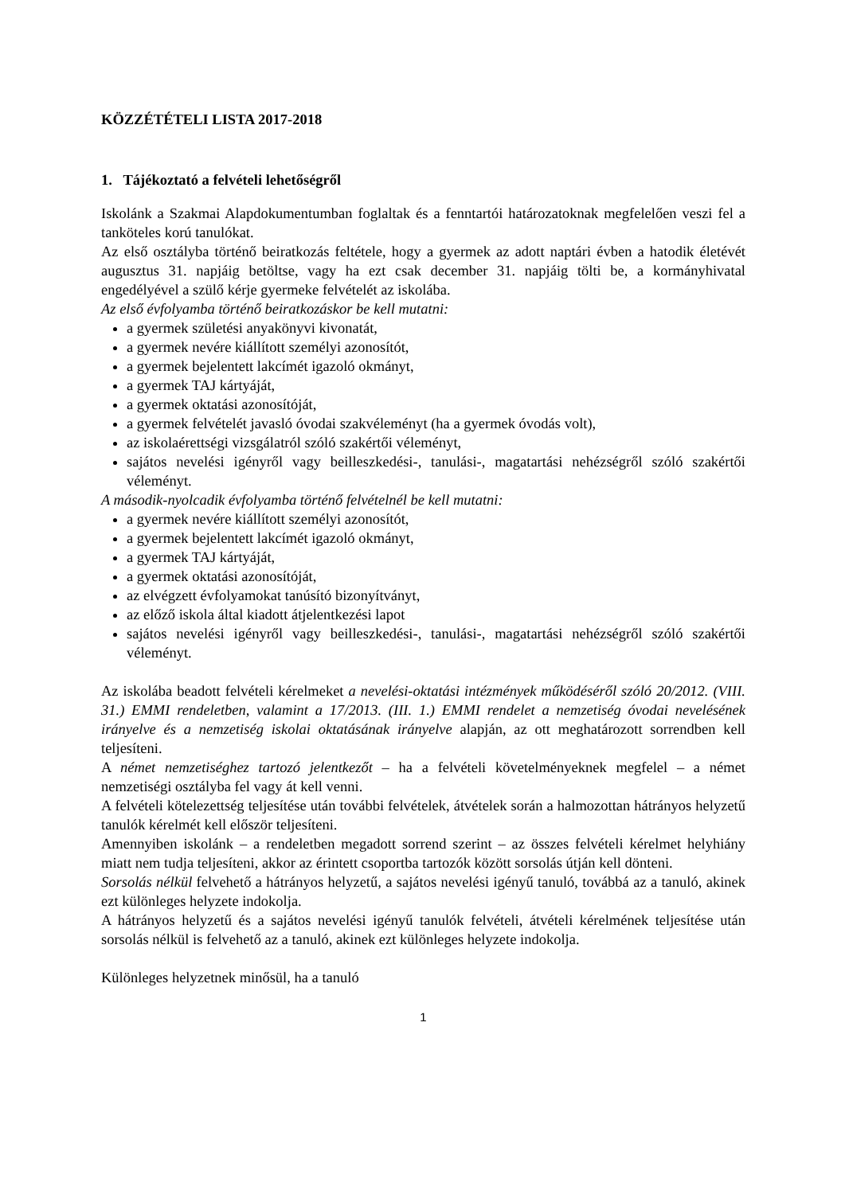KÖZZÉTÉTELI LISTA 2017-2018
1. Tájékoztató a felvételi lehetőségről
Iskolánk a Szakmai Alapdokumentumban foglaltak és a fenntartói határozatoknak megfelelően veszi fel a tanköteles korú tanulókat.
Az első osztályba történő beiratkozás feltétele, hogy a gyermek az adott naptári évben a hatodik életévét augusztus 31. napjáig betöltse, vagy ha ezt csak december 31. napjáig tölti be, a kormányhivatal engedélyével a szülő kérje gyermeke felvételét az iskolába.
Az első évfolyamba történő beiratkozáskor be kell mutatni:
a gyermek születési anyakönyvi kivonatát,
a gyermek nevére kiállított személyi azonosítót,
a gyermek bejelentett lakcímét igazoló okmányt,
a gyermek TAJ kártyáját,
a gyermek oktatási azonosítóját,
a gyermek felvételét javasló óvodai szakvéleményt (ha a gyermek óvodás volt),
az iskolaérettségi vizsgálatról szóló szakértői véleményt,
sajátos nevelési igényről vagy beilleszkedési-, tanulási-, magatartási nehézségről szóló szakértői véleményt.
A második-nyolcadik évfolyamba történő felvételnél be kell mutatni:
a gyermek nevére kiállított személyi azonosítót,
a gyermek bejelentett lakcímét igazoló okmányt,
a gyermek TAJ kártyáját,
a gyermek oktatási azonosítóját,
az elvégzett évfolyamokat tanúsító bizonyítványt,
az előző iskola által kiadott átjelentkezési lapot
sajátos nevelési igényről vagy beilleszkedési-, tanulási-, magatartási nehézségről szóló szakértői véleményt.
Az iskolába beadott felvételi kérelmeket a nevelési-oktatási intézmények működéséről szóló 20/2012. (VIII. 31.) EMMI rendeletben, valamint a 17/2013. (III. 1.) EMMI rendelet a nemzetiség óvodai nevelésének irányelve és a nemzetiség iskolai oktatásának irányelve alapján, az ott meghatározott sorrendben kell teljesíteni.
A német nemzetiséghez tartozó jelentkezőt – ha a felvételi követelményeknek megfelel – a német nemzetiségi osztályba fel vagy át kell venni.
A felvételi kötelezettség teljesítése után további felvételek, átvételek során a halmozottan hátrányos helyzetű tanulók kérelmét kell először teljesíteni.
Amennyiben iskolánk – a rendeletben megadott sorrend szerint – az összes felvételi kérelmet helyhiány miatt nem tudja teljesíteni, akkor az érintett csoportba tartozók között sorsolás útján kell dönteni.
Sorsolás nélkül felvehető a hátrányos helyzetű, a sajátos nevelési igényű tanuló, továbbá az a tanuló, akinek ezt különleges helyzete indokolja.
A hátrányos helyzetű és a sajátos nevelési igényű tanulók felvételi, átvételi kérelmének teljesítése után sorsolás nélkül is felvehető az a tanuló, akinek ezt különleges helyzete indokolja.
Különleges helyzetnek minősül, ha a tanuló
1